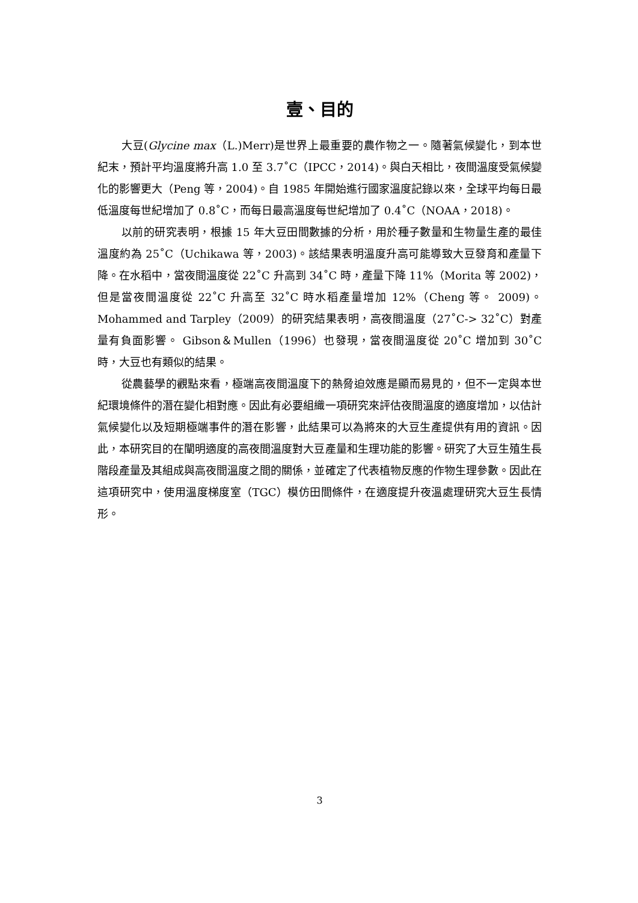壹、目的
大豆(Glycine max（L.)Merr)是世界上最重要的農作物之一。隨著氣候變化，到本世紀末，預計平均溫度將升高 1.0 至 3.7˚C（IPCC，2014)。與白天相比，夜間溫度受氣候變化的影響更大（Peng 等，2004)。自 1985 年開始進行國家溫度記錄以來，全球平均每日最低溫度每世紀增加了 0.8˚C，而每日最高溫度每世紀增加了 0.4˚C（NOAA，2018)。
以前的研究表明，根據 15 年大豆田間數據的分析，用於種子數量和生物量生產的最佳溫度約為 25˚C（Uchikawa 等，2003)。該結果表明溫度升高可能導致大豆發育和產量下降。在水稻中，當夜間溫度從 22˚C 升高到 34˚C 時，產量下降 11%（Morita 等 2002)，但是當夜間溫度從 22˚C 升高至 32˚C 時水稻產量增加 12%（Cheng 等。 2009)。 Mohammed and Tarpley（2009）的研究結果表明，高夜間溫度（27˚C-> 32˚C）對產量有負面影響。 Gibson＆Mullen（1996）也發現，當夜間溫度從 20˚C 增加到 30˚C 時，大豆也有類似的結果。
從農藝學的觀點來看，極端高夜間溫度下的熱脅迫效應是顯而易見的，但不一定與本世紀環境條件的潛在變化相對應。因此有必要組織一項研究來評估夜間溫度的適度增加，以估計氣候變化以及短期極端事件的潛在影響，此結果可以為將來的大豆生產提供有用的資訊。因此，本研究目的在闡明適度的高夜間溫度對大豆產量和生理功能的影響。研究了大豆生殖生長階段產量及其組成與高夜間溫度之間的關係，並確定了代表植物反應的作物生理參數。因此在這項研究中，使用溫度梯度室（TGC）模仿田間條件，在適度提升夜溫處理研究大豆生長情形。
3